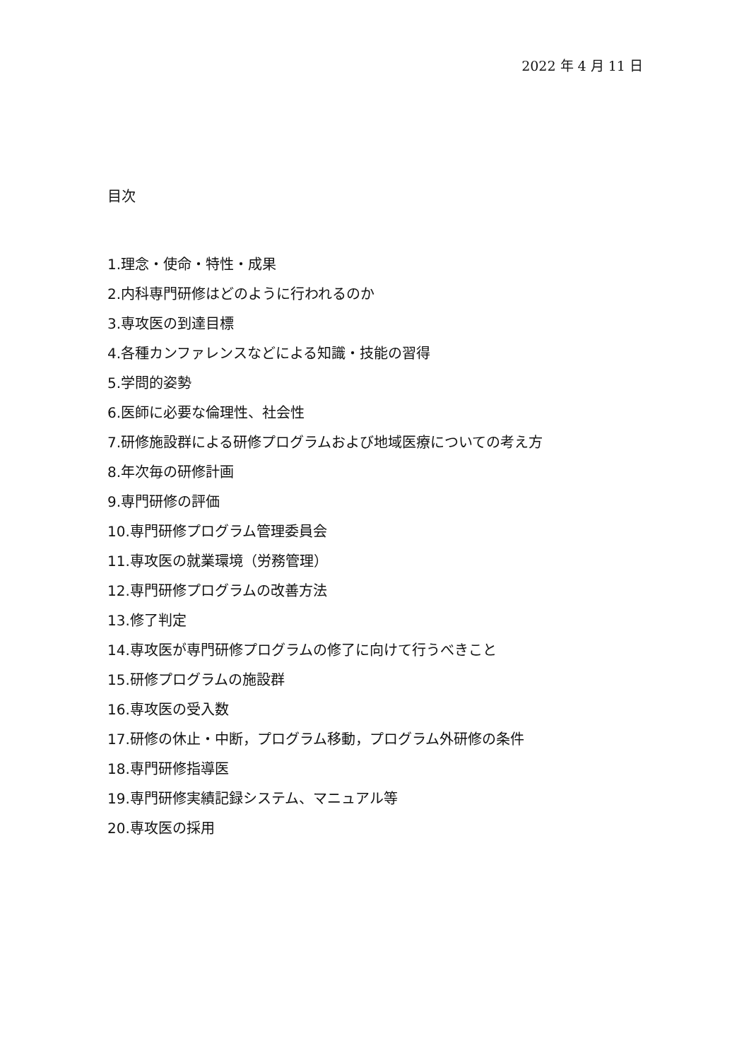2022 年 4 月 11 日
目次
1.理念・使命・特性・成果
2.内科専門研修はどのように行われるのか
3.専攻医の到達目標
4.各種カンファレンスなどによる知識・技能の習得
5.学問的姿勢
6.医師に必要な倫理性、社会性
7.研修施設群による研修プログラムおよび地域医療についての考え方
8.年次毎の研修計画
9.専門研修の評価
10.専門研修プログラム管理委員会
11.専攻医の就業環境（労務管理）
12.専門研修プログラムの改善方法
13.修了判定
14.専攻医が専門研修プログラムの修了に向けて行うべきこと
15.研修プログラムの施設群
16.専攻医の受入数
17.研修の休止・中断，プログラム移動，プログラム外研修の条件
18.専門研修指導医
19.専門研修実績記録システム、マニュアル等
20.専攻医の採用